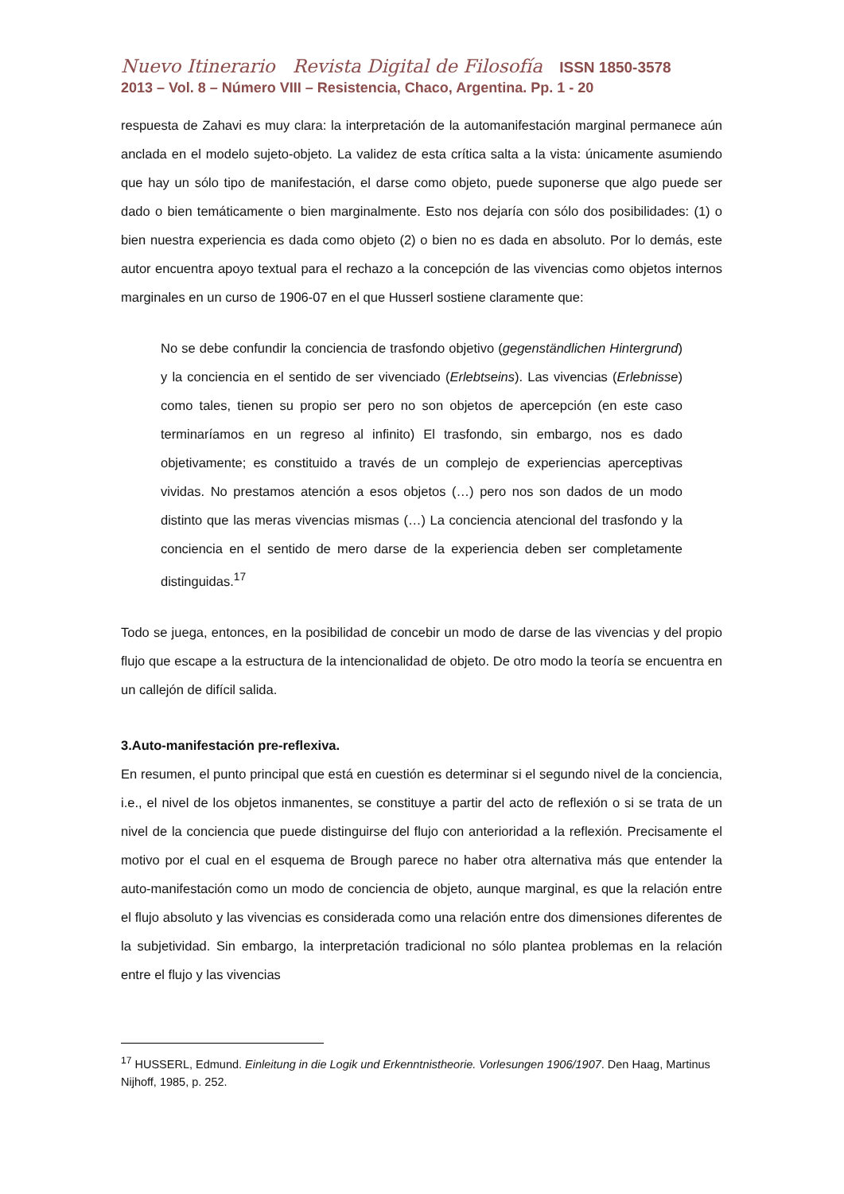Nuevo Itinerario Revista Digital de Filosofía ISSN 1850-3578
2013 – Vol. 8 – Número VIII – Resistencia, Chaco, Argentina. Pp. 1 - 20
respuesta de Zahavi es muy clara: la interpretación de la automanifestación marginal permanece aún anclada en el modelo sujeto-objeto. La validez de esta crítica salta a la vista: únicamente asumiendo que hay un sólo tipo de manifestación, el darse como objeto, puede suponerse que algo puede ser dado o bien temáticamente o bien marginalmente. Esto nos dejaría con sólo dos posibilidades: (1) o bien nuestra experiencia es dada como objeto (2) o bien no es dada en absoluto. Por lo demás, este autor encuentra apoyo textual para el rechazo a la concepción de las vivencias como objetos internos marginales en un curso de 1906-07 en el que Husserl sostiene claramente que:
No se debe confundir la conciencia de trasfondo objetivo (gegenständlichen Hintergrund) y la conciencia en el sentido de ser vivenciado (Erlebtseins). Las vivencias (Erlebnisse) como tales, tienen su propio ser pero no son objetos de apercepción (en este caso terminaríamos en un regreso al infinito) El trasfondo, sin embargo, nos es dado objetivamente; es constituido a través de un complejo de experiencias aperceptivas vividas. No prestamos atención a esos objetos (…) pero nos son dados de un modo distinto que las meras vivencias mismas (…) La conciencia atencional del trasfondo y la conciencia en el sentido de mero darse de la experiencia deben ser completamente distinguidas.<sup>17</sup>
Todo se juega, entonces, en la posibilidad de concebir un modo de darse de las vivencias y del propio flujo que escape a la estructura de la intencionalidad de objeto. De otro modo la teoría se encuentra en un callejón de difícil salida.
3.Auto-manifestación pre-reflexiva.
En resumen, el punto principal que está en cuestión es determinar si el segundo nivel de la conciencia, i.e., el nivel de los objetos inmanentes, se constituye a partir del acto de reflexión o si se trata de un nivel de la conciencia que puede distinguirse del flujo con anterioridad a la reflexión. Precisamente el motivo por el cual en el esquema de Brough parece no haber otra alternativa más que entender la auto-manifestación como un modo de conciencia de objeto, aunque marginal, es que la relación entre el flujo absoluto y las vivencias es considerada como una relación entre dos dimensiones diferentes de la subjetividad. Sin embargo, la interpretación tradicional no sólo plantea problemas en la relación entre el flujo y las vivencias
<sup>17</sup> HUSSERL, Edmund. Einleitung in die Logik und Erkenntnistheorie. Vorlesungen 1906/1907. Den Haag, Martinus Nijhoff, 1985, p. 252.